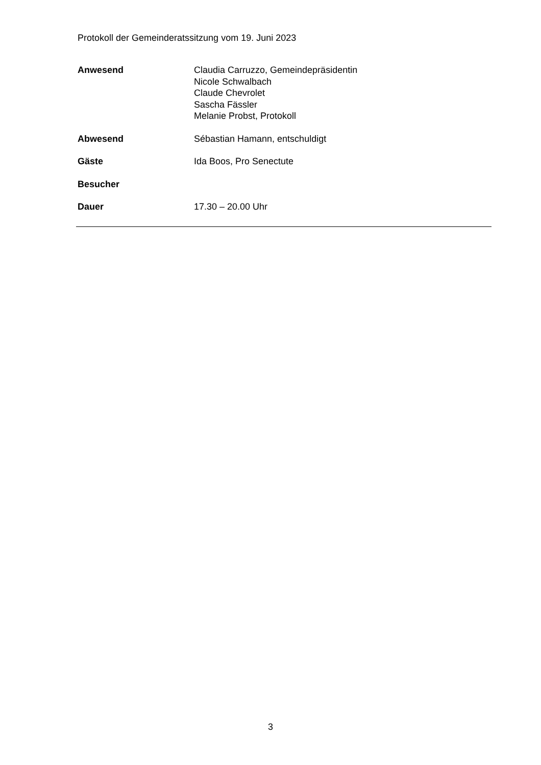Protokoll der Gemeinderatssitzung vom 19. Juni 2023
Anwesend Claudia Carruzzo, Gemeindepräsidentin
Nicole Schwalbach
Claude Chevrolet
Sascha Fässler
Melanie Probst, Protokoll
Abwesend Sébastian Hamann, entschuldigt
Gäste Ida Boos, Pro Senectute
Besucher
Dauer 17.30 – 20.00 Uhr
3